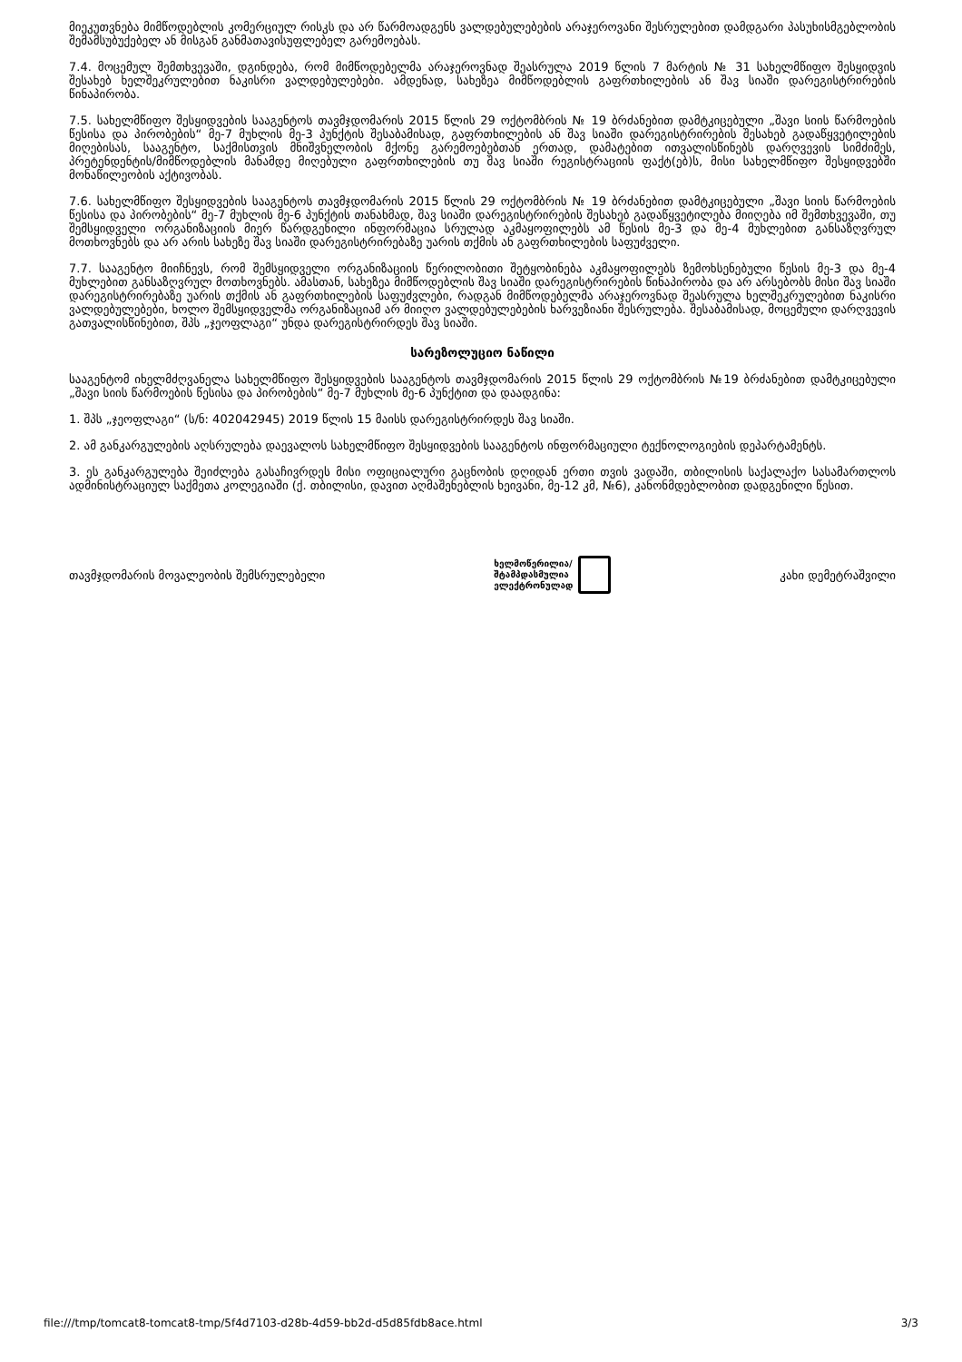მიეკუთვნება მიმწოდებლის კომერციულ რისკს და არ წარმოადგენს ვალდებულებების არაჯეროვანი შესრულებით დამდგარი პასუხისმგებლობის შემამსუბუქებელ ან მისგან განმათავისუფლებელ გარემოებას.
7.4. მოცემულ შემთხვევაში, დგინდება, რომ მიმწოდებელმა არაჯეროვნად შეასრულა 2019 წლის 7 მარტის № 31 სახელმწიფო შესყიდვის შესახებ ხელშეკრულებით ნაკისრი ვალდებულებები. ამდენად, სახეზეა მიმწოდებლის გაფრთხილების ან შავ სიაში დარეგისტრირების წინაპირობა.
7.5. სახელმწიფო შესყიდვების სააგენტოს თავმჯდომარის 2015 წლის 29 ოქტომბრის № 19 ბრძანებით დამტკიცებული „შავი სიის წარმოების წესისა და პირობების“ მე-7 მუხლის მე-3 პუნქტის შესაბამისად, გაფრთხილების ან შავ სიაში დარეგისტრირების შესახებ გადაწყვეტილების მიღებისას, სააგენტო, საქმისთვის მნიშვნელობის მქონე გარემოებებთან ერთად, დამატებით ითვალისწინებს დარღვევის სიმძიმეს, პრეტენდენტის/მიმწოდებლის მანამდე მიღებული გაფრთხილების თუ შავ სიაში რეგისტრაციის ფაქტ(ებ)ს, მისი სახელმწიფო შესყიდვებში მონაწილეობის აქტივობას.
7.6. სახელმწიფო შესყიდვების სააგენტოს თავმჯდომარის 2015 წლის 29 ოქტომბრის № 19 ბრძანებით დამტკიცებული „შავი სიის წარმოების წესისა და პირობების“ მე-7 მუხლის მე-6 პუნქტის თანახმად, შავ სიაში დარეგისტრირების შესახებ გადაწყვეტილება მიიღება იმ შემთხვევაში, თუ შემსყიდველი ორგანიზაციის მიერ წარდგენილი ინფორმაცია სრულად აკმაყოფილებს ამ წესის მე-3 და მე-4 მუხლებით განსაზღვრულ მოთხოვნებს და არ არის სახეზე შავ სიაში დარეგისტრირებაზე უარის თქმის ან გაფრთხილების საფუძველი.
7.7. სააგენტო მიიჩნევს, რომ შემსყიდველი ორგანიზაციის წერილობითი შეტყობინება აკმაყოფილებს ზემოხსენებული წესის მე-3 და მე-4 მუხლებით განსაზღვრულ მოთხოვნებს. ამასთან, სახეზეა მიმწოდებლის შავ სიაში დარეგისტრირების წინაპირობა და არ არსებობს მისი შავ სიაში დარეგისტრირებაზე უარის თქმის ან გაფრთხილების საფუძვლები, რადგან მიმწოდებელმა არაჯეროვნად შეასრულა ხელშეკრულებით ნაკისრი ვალდებულებები, ხოლო შემსყიდველმა ორგანიზაციამ არ მიიღო ვალდებულებების ხარვეზიანი შესრულება. შესაბამისად, მოცემული დარღვევის გათვალისწინებით, შპს „ჯეოფლაგი“ უნდა დარეგისტრირდეს შავ სიაში.
სარეზოლუციო ნაწილი
სააგენტომ იხელმძღვანელა სახელმწიფო შესყიდვების სააგენტოს თავმჯდომარის 2015 წლის 29 ოქტომბრის №19 ბრძანებით დამტკიცებული „შავი სიის წარმოების წესისა და პირობების“ მე-7 მუხლის მე-6 პუნქტით და დაადგინა:
1. შპს „ჯეოფლაგი“ (ს/ნ: 402042945) 2019 წლის 15 მაისს დარეგისტრირდეს შავ სიაში.
2. ამ განკარგულების აღსრულება დაევალოს სახელმწიფო შესყიდვების სააგენტოს ინფორმაციული ტექნოლოგიების დეპარტამენტს.
3. ეს განკარგულება შეიძლება გასაჩივრდეს მისი ოფიციალური გაცნობის დღიდან ერთი თვის ვადაში, თბილისის საქალაქო სასამართლოს ადმინისტრაციულ საქმეთა კოლეგიაში (ქ. თბილისი, დავით აღმაშენებლის ხეივანი, მე-12 კმ, №6), კანონმდებლობით დადგენილი წესით.
თავმჯდომარის მოვალეობის შემსრულებელი
ხელმოწერილია/
შტამპდასმულია
ელექტრონულად
კახი დემეტრაშვილი
file:///tmp/tomcat8-tomcat8-tmp/5f4d7103-d28b-4d59-bb2d-d5d85fdb8ace.html 3/3